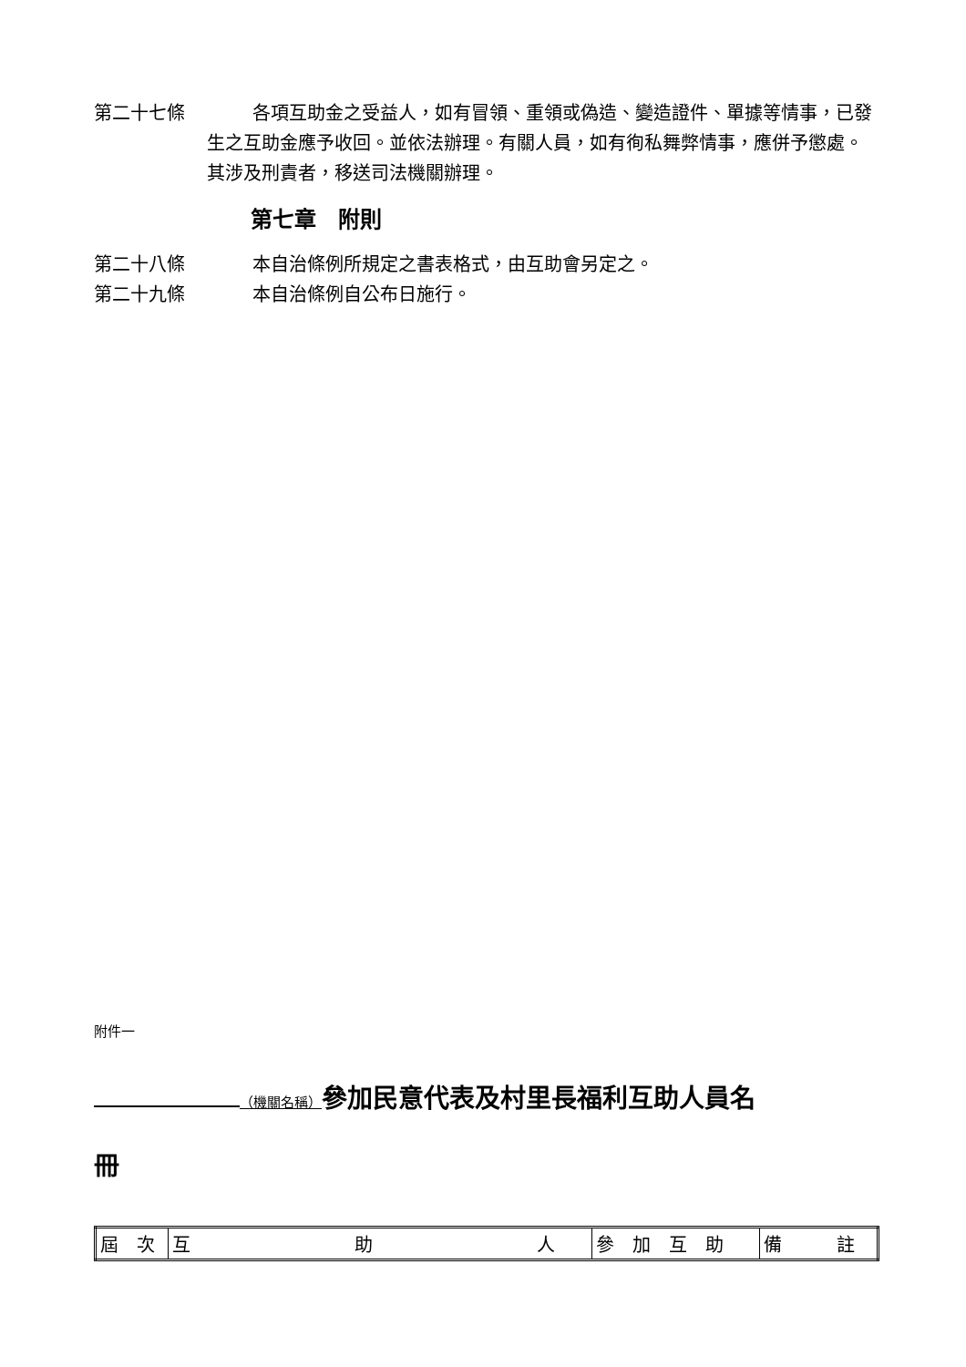第二十七條 各項互助金之受益人，如有冒領、重領或偽造、變造證件、單據等情事，已發生之互助金應予收回。並依法辦理。有關人員，如有徇私舞弊情事，應併予懲處。其涉及刑責者，移送司法機關辦理。
第七章　附則
第二十八條 本自治條例所規定之書表格式，由互助會另定之。
第二十九條 本自治條例自公布日施行。
附件一
（機關名稱）參加民意代表及村里長福利互助人員名
冊
| 屆 次 | 互 助 人 | 參 加 互 助 | 備 註 |